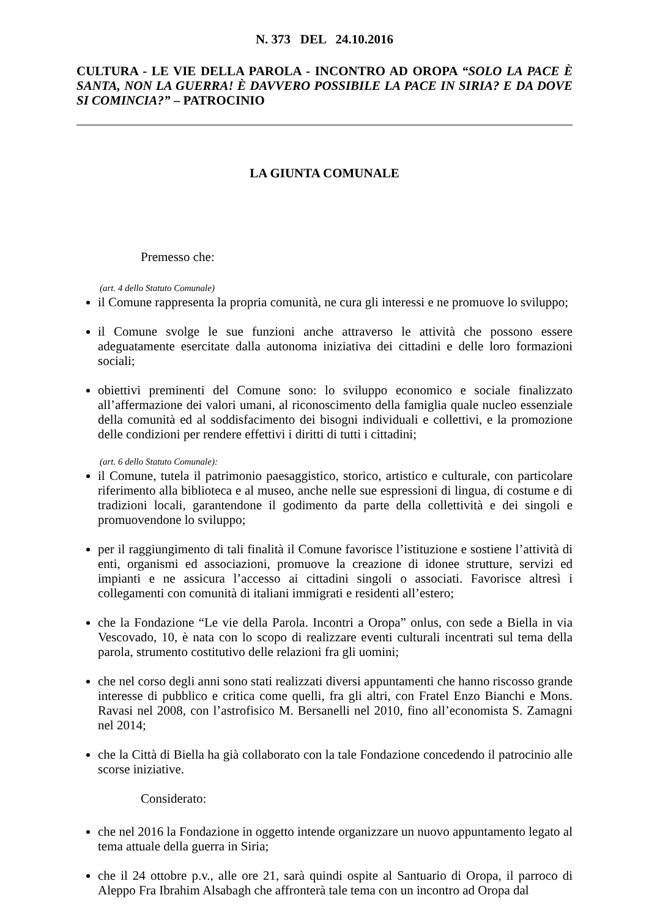N. 373 DEL 24.10.2016
CULTURA - LE VIE DELLA PAROLA - INCONTRO AD OROPA “SOLO LA PACE È SANTA, NON LA GUERRA! È DAVVERO POSSIBILE LA PACE IN SIRIA? E DA DOVE SI COMINCIA?” – PATROCINIO
LA GIUNTA COMUNALE
Premesso che:
(art. 4 dello Statuto Comunale)
il Comune rappresenta la propria comunità, ne cura gli interessi e ne promuove lo sviluppo;
il Comune svolge le sue funzioni anche attraverso le attività che possono essere adeguatamente esercitate dalla autonoma iniziativa dei cittadini e delle loro formazioni sociali;
obiettivi preminenti del Comune sono: lo sviluppo economico e sociale finalizzato all’affermazione dei valori umani, al riconoscimento della famiglia quale nucleo essenziale della comunità ed al soddisfacimento dei bisogni individuali e collettivi, e la promozione delle condizioni per rendere effettivi i diritti di tutti i cittadini;
(art. 6 dello Statuto Comunale):
il Comune, tutela il patrimonio paesaggistico, storico, artistico e culturale, con particolare riferimento alla biblioteca e al museo, anche nelle sue espressioni di lingua, di costume e di tradizioni locali, garantendone il godimento da parte della collettività e dei singoli e promuovendone lo sviluppo;
per il raggiungimento di tali finalità il Comune favorisce l’istituzione e sostiene l’attività di enti, organismi ed associazioni, promuove la creazione di idonee strutture, servizi ed impianti e ne assicura l’accesso ai cittadini singoli o associati. Favorisce altresì i collegamenti con comunità di italiani immigrati e residenti all’estero;
che la Fondazione “Le vie della Parola. Incontri a Oropa” onlus, con sede a Biella in via Vescovado, 10, è nata con lo scopo di realizzare eventi culturali incentrati sul tema della parola, strumento costitutivo delle relazioni fra gli uomini;
che nel corso degli anni sono stati realizzati diversi appuntamenti che hanno riscosso grande interesse di pubblico e critica come quelli, fra gli altri, con Fratel Enzo Bianchi e Mons. Ravasi nel 2008, con l’astrofisico M. Bersanelli nel 2010, fino all’economista S. Zamagni nel 2014;
che la Città di Biella ha già collaborato con la tale Fondazione concedendo il patrocinio alle scorse iniziative.
Considerato:
che nel 2016 la Fondazione in oggetto intende organizzare un nuovo appuntamento legato al tema attuale della guerra in Siria;
che il 24 ottobre p.v., alle ore 21, sarà quindi ospite al Santuario di Oropa, il parroco di Aleppo Fra Ibrahim Alsabagh che affronterà tale tema con un incontro ad Oropa dal